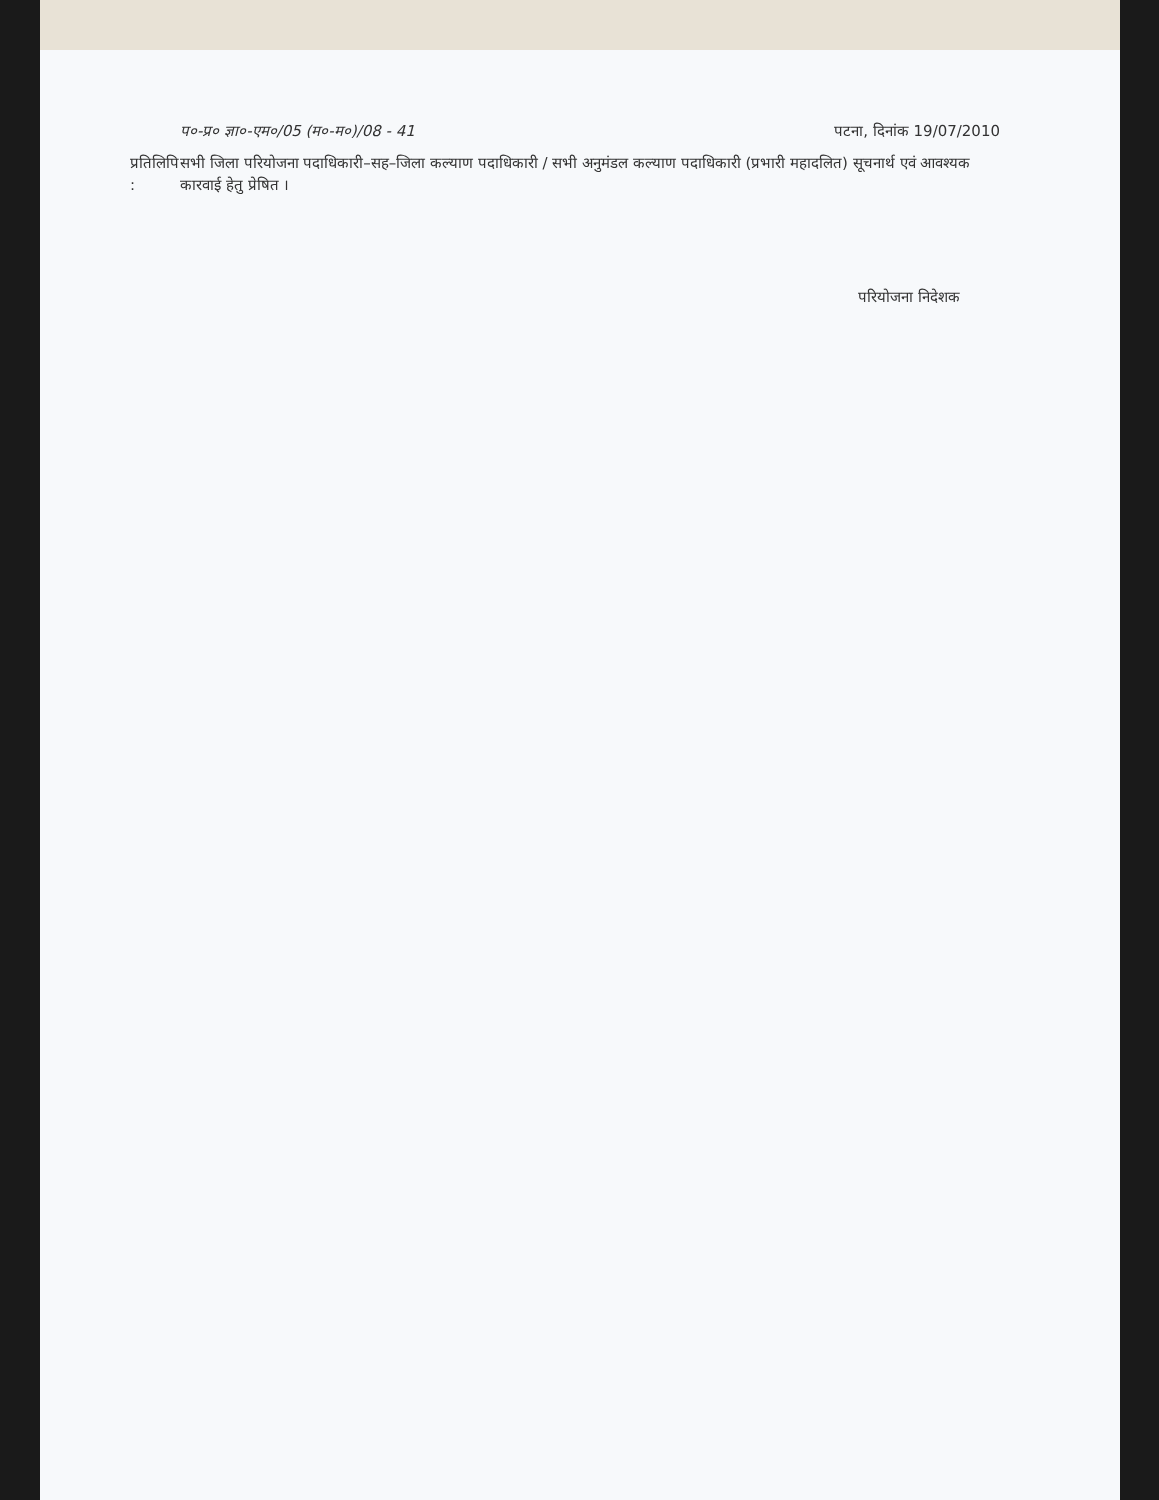प०-प्र० ज्ञा०-एम०/05 (म०-म०)/08 - 41 पटना, दिनांक 19/07/2010
प्रतिलिपि : सभी जिला परियोजना पदाधिकारी–सह–जिला कल्याण पदाधिकारी / सभी अनुमंडल कल्याण पदाधिकारी (प्रभारी महादलित) सूचनार्थ एवं आवश्यक कारवाई हेतु प्रेषित ।
परियोजना निदेशक